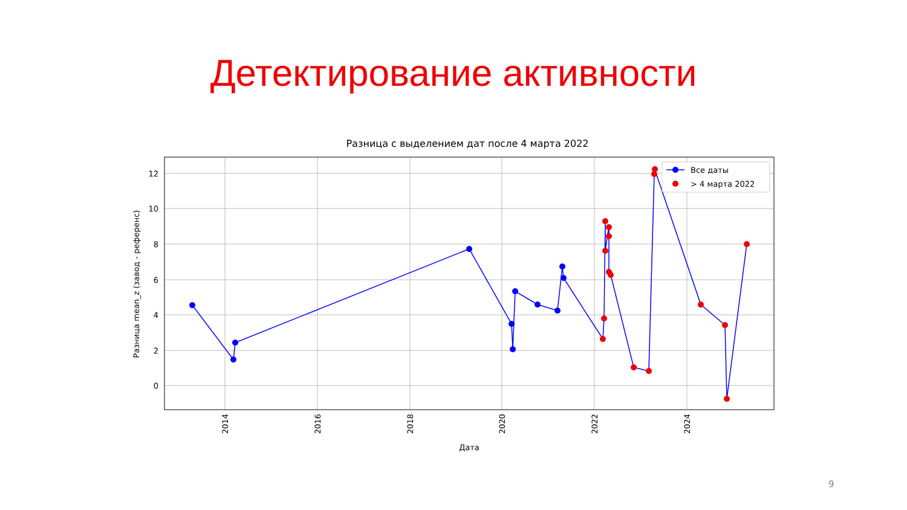Детектирование активности
Разница с выделением дат после 4 марта 2022
12
10
8
6
4
2
0
2014
2016
2018
2020
2022
2024
Дата
Разница mean_z (завод - референс)
Все даты
> 4 марта 2022
9